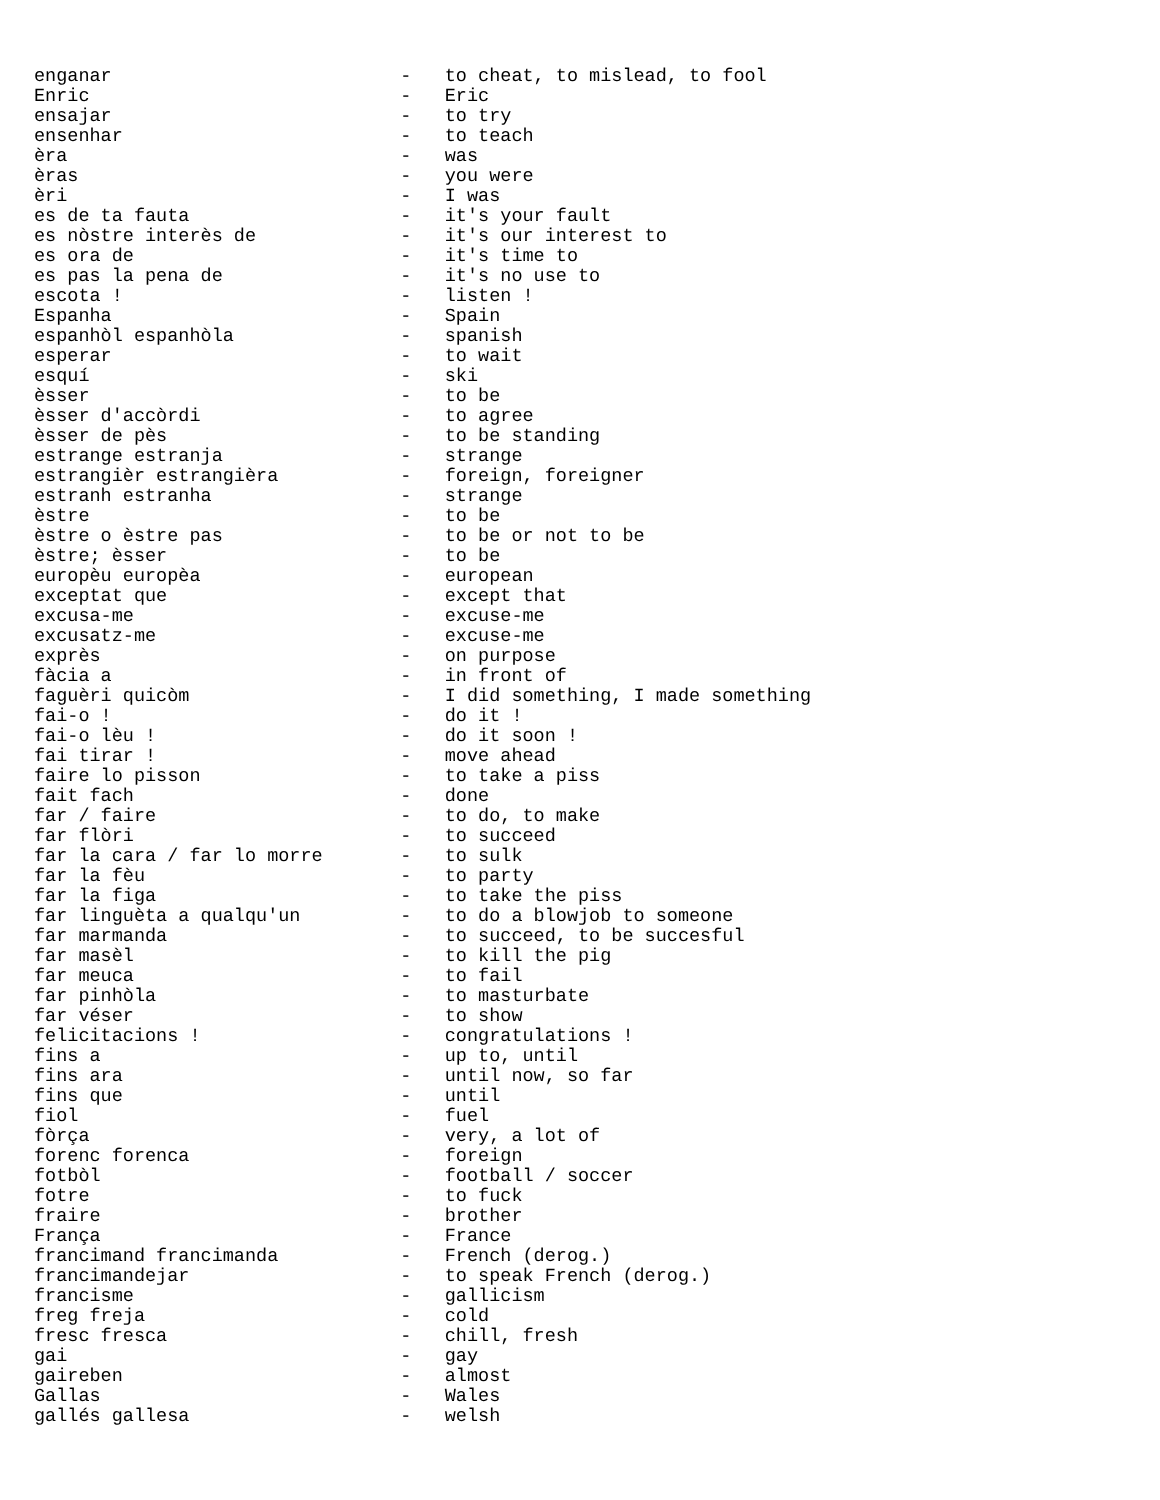enganar                          -   to cheat, to mislead, to fool
Enric                            -   Eric
ensajar                          -   to try
ensenhar                         -   to teach
èra                              -   was
èras                             -   you were
èri                              -   I was
es de ta fauta                   -   it's your fault
es nòstre interès de             -   it's our interest to
es ora de                        -   it's time to
es pas la pena de                -   it's no use to
escota !                         -   listen !
Espanha                          -   Spain
espanhòl espanhòla               -   spanish
esperar                          -   to wait
esquí                            -   ski
èsser                            -   to be
èsser d'accòrdi                  -   to agree
èsser de pès                     -   to be standing
estrange estranja                -   strange
estrangièr estrangièra           -   foreign, foreigner
estranh estranha                 -   strange
èstre                            -   to be
èstre o èstre pas                -   to be or not to be
èstre; èsser                     -   to be
europèu europèa                  -   european
exceptat que                     -   except that
excusa-me                        -   excuse-me
excusatz-me                      -   excuse-me
exprès                           -   on purpose
fàcia a                          -   in front of
faguèri quicòm                   -   I did something, I made something
fai-o !                          -   do it !
fai-o lèu !                      -   do it soon !
fai tirar !                      -   move ahead
faire lo pisson                  -   to take a piss
fait fach                        -   done
far / faire                      -   to do, to make
far flòri                        -   to succeed
far la cara / far lo morre       -   to sulk
far la fèu                       -   to party
far la figa                      -   to take the piss
far linguèta a qualqu'un         -   to do a blowjob to someone
far marmanda                     -   to succeed, to be succesful
far masèl                        -   to kill the pig
far meuca                        -   to fail
far pinhòla                      -   to masturbate
far véser                        -   to show
felicitacions !                  -   congratulations !
fins a                           -   up to, until
fins ara                         -   until now, so far
fins que                         -   until
fiol                             -   fuel
fòrça                            -   very, a lot of
forenc forenca                   -   foreign
fotbòl                           -   football / soccer
fotre                            -   to fuck
fraire                           -   brother
França                           -   France
francimand francimanda           -   French (derog.)
francimandejar                   -   to speak French (derog.)
francisme                        -   gallicism
freg freja                       -   cold
fresc fresca                     -   chill, fresh
gai                              -   gay
gaireben                         -   almost
Gallas                           -   Wales
gallés gallesa                   -   welsh